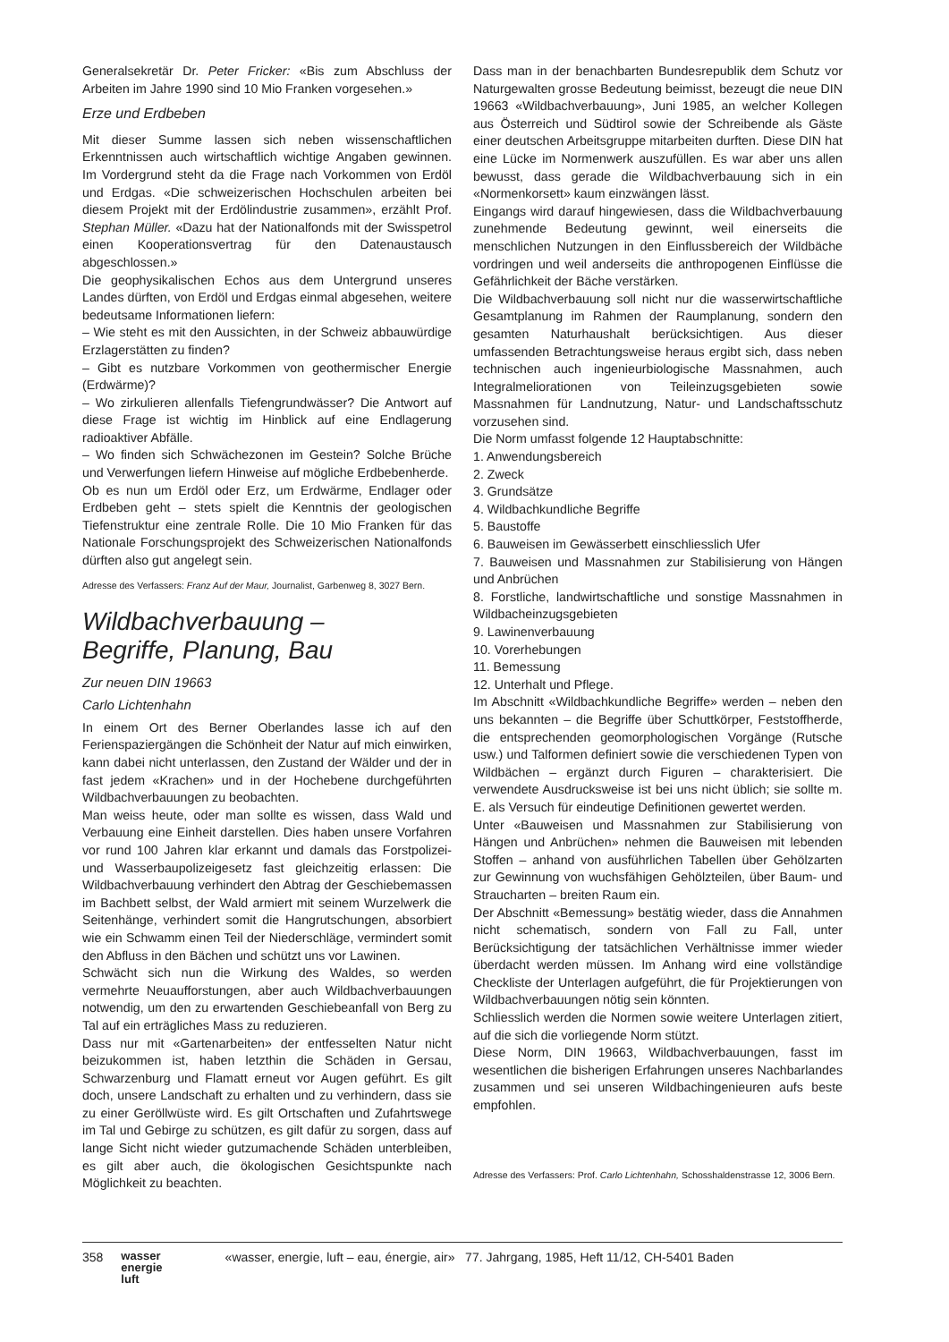Generalsekretär Dr. Peter Fricker: «Bis zum Abschluss der Arbeiten im Jahre 1990 sind 10 Mio Franken vorgesehen.»
Erze und Erdbeben
Mit dieser Summe lassen sich neben wissenschaftlichen Erkenntnissen auch wirtschaftlich wichtige Angaben gewinnen. Im Vordergrund steht da die Frage nach Vorkommen von Erdöl und Erdgas. «Die schweizerischen Hochschulen arbeiten bei diesem Projekt mit der Erdölindustrie zusammen», erzählt Prof. Stephan Müller. «Dazu hat der Nationalfonds mit der Swisspetrol einen Kooperationsvertrag für den Datenaustausch abgeschlossen.»
Die geophysikalischen Echos aus dem Untergrund unseres Landes dürften, von Erdöl und Erdgas einmal abgesehen, weitere bedeutsame Informationen liefern:
– Wie steht es mit den Aussichten, in der Schweiz abbauwürdige Erzlagerstätten zu finden?
– Gibt es nutzbare Vorkommen von geothermischer Energie (Erdwärme)?
– Wo zirkulieren allenfalls Tiefengrundwässer? Die Antwort auf diese Frage ist wichtig im Hinblick auf eine Endlagerung radioaktiver Abfälle.
– Wo finden sich Schwächezonen im Gestein? Solche Brüche und Verwerfungen liefern Hinweise auf mögliche Erdbebenherde.
Ob es nun um Erdöl oder Erz, um Erdwärme, Endlager oder Erdbeben geht – stets spielt die Kenntnis der geologischen Tiefenstruktur eine zentrale Rolle. Die 10 Mio Franken für das Nationale Forschungsprojekt des Schweizerischen Nationalfonds dürften also gut angelegt sein.
Adresse des Verfassers: Franz Auf der Maur, Journalist, Garbenweg 8, 3027 Bern.
Wildbachverbauung –
Begriffe, Planung, Bau
Zur neuen DIN 19663
Carlo Lichtenhahn
In einem Ort des Berner Oberlandes lasse ich auf den Ferienspaziergängen die Schönheit der Natur auf mich einwirken, kann dabei nicht unterlassen, den Zustand der Wälder und der in fast jedem «Krachen» und in der Hochebene durchgeführten Wildbachverbauungen zu beobachten.
Man weiss heute, oder man sollte es wissen, dass Wald und Verbauung eine Einheit darstellen. Dies haben unsere Vorfahren vor rund 100 Jahren klar erkannt und damals das Forstpolizei- und Wasserbaupolizeigesetz fast gleichzeitig erlassen: Die Wildbachverbauung verhindert den Abtrag der Geschiebemassen im Bachbett selbst, der Wald armiert mit seinem Wurzelwerk die Seitenhänge, verhindert somit die Hangrutschungen, absorbiert wie ein Schwamm einen Teil der Niederschläge, vermindert somit den Abfluss in den Bächen und schützt uns vor Lawinen.
Schwächt sich nun die Wirkung des Waldes, so werden vermehrte Neuaufforstungen, aber auch Wildbachverbauungen notwendig, um den zu erwartenden Geschiebeanfall von Berg zu Tal auf ein erträgliches Mass zu reduzieren.
Dass nur mit «Gartenarbeiten» der entfesselten Natur nicht beizukommen ist, haben letzthin die Schäden in Gersau, Schwarzenburg und Flamatt erneut vor Augen geführt. Es gilt doch, unsere Landschaft zu erhalten und zu verhindern, dass sie zu einer Geröllwüste wird. Es gilt Ortschaften und Zufahrtswege im Tal und Gebirge zu schützen, es gilt dafür zu sorgen, dass auf lange Sicht nicht wieder gutzumachende Schäden unterbleiben, es gilt aber auch, die ökologischen Gesichtspunkte nach Möglichkeit zu beachten.
Dass man in der benachbarten Bundesrepublik dem Schutz vor Naturgewalten grosse Bedeutung beimisst, bezeugt die neue DIN 19663 «Wildbachverbauung», Juni 1985, an welcher Kollegen aus Österreich und Südtirol sowie der Schreibende als Gäste einer deutschen Arbeitsgruppe mitarbeiten durften. Diese DIN hat eine Lücke im Normenwerk auszufüllen. Es war aber uns allen bewusst, dass gerade die Wildbachverbauung sich in ein «Normenkorsett» kaum einzwängen lässt.
Eingangs wird darauf hingewiesen, dass die Wildbachverbauung zunehmende Bedeutung gewinnt, weil einerseits die menschlichen Nutzungen in den Einflussbereich der Wildbäche vordringen und weil anderseits die anthropogenen Einflüsse die Gefährlichkeit der Bäche verstärken.
Die Wildbachverbauung soll nicht nur die wasserwirtschaftliche Gesamtplanung im Rahmen der Raumplanung, sondern den gesamten Naturhaushalt berücksichtigen. Aus dieser umfassenden Betrachtungsweise heraus ergibt sich, dass neben technischen auch ingenieurbiologische Massnahmen, auch Integralmeliorationen von Teileinzugsgebieten sowie Massnahmen für Landnutzung, Natur- und Landschaftsschutz vorzusehen sind.
Die Norm umfasst folgende 12 Hauptabschnitte:
1. Anwendungsbereich
2. Zweck
3. Grundsätze
4. Wildbachkundliche Begriffe
5. Baustoffe
6. Bauweisen im Gewässerbett einschliesslich Ufer
7. Bauweisen und Massnahmen zur Stabilisierung von Hängen und Anbrüchen
8. Forstliche, landwirtschaftliche und sonstige Massnahmen in Wildbacheinzugsgebieten
9. Lawinenverbauung
10. Vorerhebungen
11. Bemessung
12. Unterhalt und Pflege.
Im Abschnitt «Wildbachkundliche Begriffe» werden – neben den uns bekannten – die Begriffe über Schuttkörper, Feststoffherde, die entsprechenden geomorphologischen Vorgänge (Rutsche usw.) und Talformen definiert sowie die verschiedenen Typen von Wildbächen – ergänzt durch Figuren – charakterisiert. Die verwendete Ausdrucksweise ist bei uns nicht üblich; sie sollte m. E. als Versuch für eindeutige Definitionen gewertet werden.
Unter «Bauweisen und Massnahmen zur Stabilisierung von Hängen und Anbrüchen» nehmen die Bauweisen mit lebenden Stoffen – anhand von ausführlichen Tabellen über Gehölzarten zur Gewinnung von wuchsfähigen Gehölzteilen, über Baum- und Straucharten – breiten Raum ein.
Der Abschnitt «Bemessung» bestätig wieder, dass die Annahmen nicht schematisch, sondern von Fall zu Fall, unter Berücksichtigung der tatsächlichen Verhältnisse immer wieder überdacht werden müssen. Im Anhang wird eine vollständige Checkliste der Unterlagen aufgeführt, die für Projektierungen von Wildbachverbauungen nötig sein könnten.
Schliesslich werden die Normen sowie weitere Unterlagen zitiert, auf die sich die vorliegende Norm stützt.
Diese Norm, DIN 19663, Wildbachverbauungen, fasst im wesentlichen die bisherigen Erfahrungen unseres Nachbarlandes zusammen und sei unseren Wildbachingenieuren aufs beste empfohlen.
Adresse des Verfassers: Prof. Carlo Lichtenhahn, Schosshaldenstrasse 12, 3006 Bern.
358 wasser
energie
luft «wasser, energie, luft – eau, énergie, air» 77. Jahrgang, 1985, Heft 11/12, CH-5401 Baden